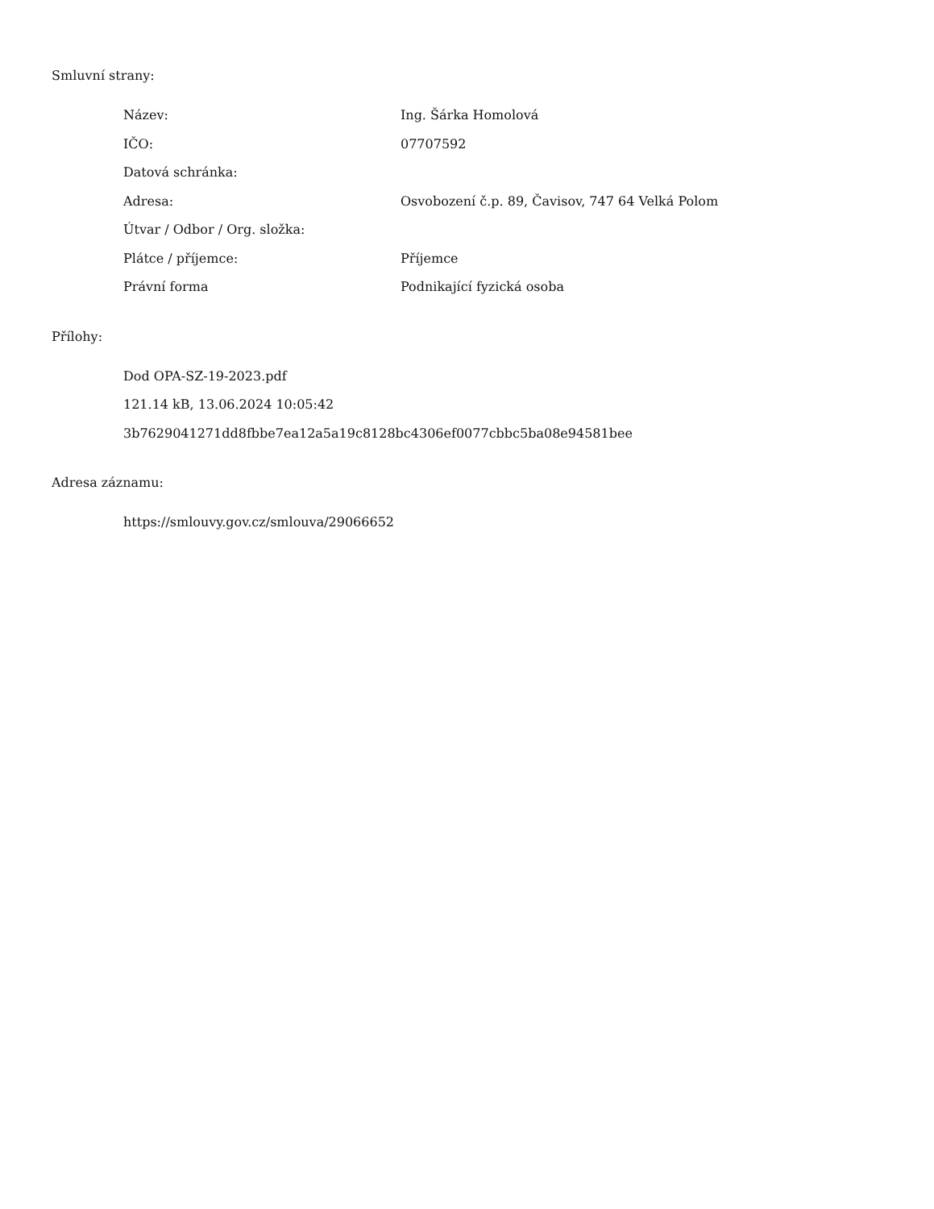Smluvní strany:
| Název: | Ing. Šárka Homolová |
| IČO: | 07707592 |
| Datová schránka: | |
| Adresa: | Osvobození č.p. 89, Čavisov, 747 64 Velká Polom |
| Útvar / Odbor / Org. složka: | |
| Plátce / příjemce: | Příjemce |
| Právní forma | Podnikající fyzická osoba |
Přílohy:
Dod OPA-SZ-19-2023.pdf
121.14 kB, 13.06.2024 10:05:42
3b7629041271dd8fbbe7ea12a5a19c8128bc4306ef0077cbbc5ba08e94581bee
Adresa záznamu:
https://smlouvy.gov.cz/smlouva/29066652